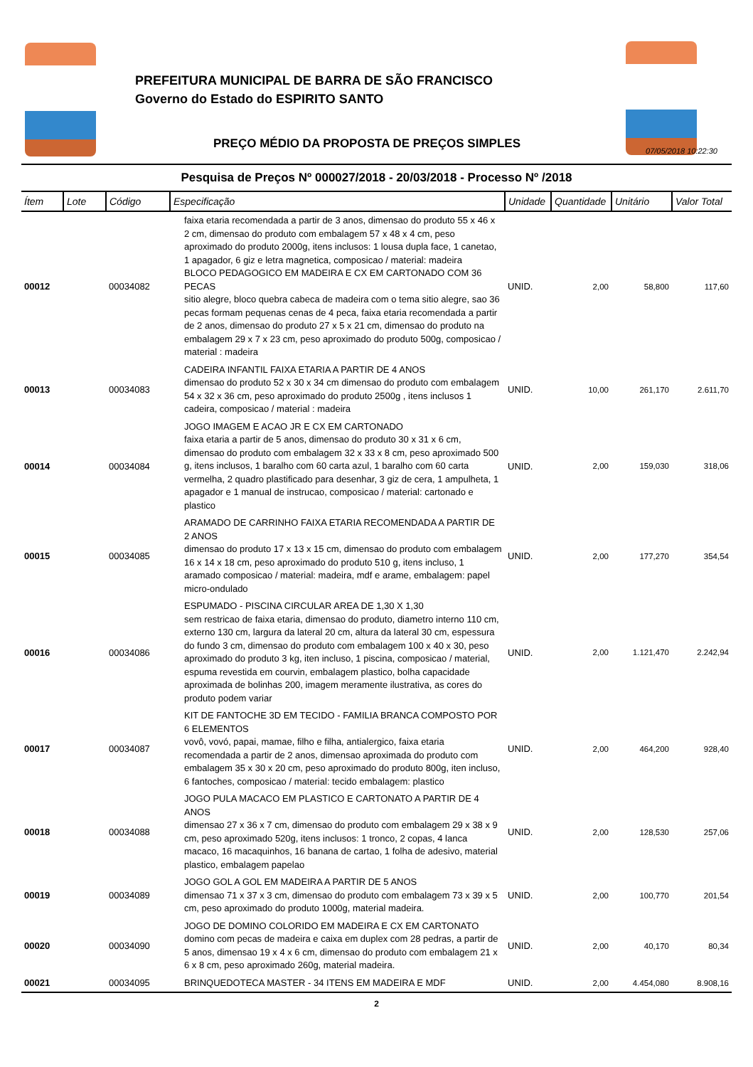PREFEITURA MUNICIPAL DE BARRA DE SÃO FRANCISCO
Governo do Estado do ESPIRITO SANTO
PREÇO MÉDIO DA PROPOSTA DE PREÇOS SIMPLES
07/05/2018 10:22:30
Pesquisa de Preços Nº 000027/2018 - 20/03/2018 - Processo Nº /2018
| Ítem | Lote | Código | Especificação | Unidade | Quantidade | Unitário | Valor Total |
| --- | --- | --- | --- | --- | --- | --- | --- |
| 00012 | | 00034082 | faixa etaria recomendada a partir de 3 anos, dimensao do produto 55 x 46 x 2 cm, dimensao do produto com embalagem 57 x 48 x 4 cm, peso aproximado do produto 2000g, itens inclusos: 1 lousa dupla face, 1 canetao, 1 apagador, 6 giz e letra magnetica, composicao / material: madeira BLOCO PEDAGOGICO EM MADEIRA E CX EM CARTONADO COM 36 PECAS sitio alegre, bloco quebra cabeca de madeira com o tema sitio alegre, sao 36 pecas formam pequenas cenas de 4 peca, faixa etaria recomendada a partir de 2 anos, dimensao do produto 27 x 5 x 21 cm, dimensao do produto na embalagem 29 x 7 x 23 cm, peso aproximado do produto 500g, composicao / material : madeira | UNID. | 2,00 | 58,800 | 117,60 |
| 00013 | | 00034083 | CADEIRA INFANTIL FAIXA ETARIA A PARTIR DE 4 ANOS dimensao do produto 52 x 30 x 34 cm dimensao do produto com embalagem 54 x 32 x 36 cm, peso aproximado do produto 2500g , itens inclusos 1 cadeira, composicao / material : madeira | UNID. | 10,00 | 261,170 | 2.611,70 |
| 00014 | | 00034084 | JOGO IMAGEM E ACAO JR E CX EM CARTONADO faixa etaria a partir de 5 anos, dimensao do produto 30 x 31 x 6 cm, dimensao do produto com embalagem 32 x 33 x 8 cm, peso aproximado 500 g, itens inclusos, 1 baralho com 60 carta azul, 1 baralho com 60 carta vermelha, 2 quadro plastificado para desenhar, 3 giz de cera, 1 ampulheta, 1 apagador e 1 manual de instrucao, composicao / material: cartonado e plastico | UNID. | 2,00 | 159,030 | 318,06 |
| 00015 | | 00034085 | ARAMADO DE CARRINHO FAIXA ETARIA RECOMENDADA A PARTIR DE 2 ANOS dimensao do produto 17 x 13 x 15 cm, dimensao do produto com embalagem 16 x 14 x 18 cm, peso aproximado do produto 510 g, itens incluso, 1 aramado composicao / material: madeira, mdf e arame, embalagem: papel micro-ondulado | UNID. | 2,00 | 177,270 | 354,54 |
| 00016 | | 00034086 | ESPUMADO - PISCINA CIRCULAR AREA DE 1,30 X 1,30 sem restricao de faixa etaria, dimensao do produto, diametro interno 110 cm, externo 130 cm, largura da lateral 20 cm, altura da lateral 30 cm, espessura do fundo 3 cm, dimensao do produto com embalagem 100 x 40 x 30, peso aproximado do produto 3 kg, iten incluso, 1 piscina, composicao / material, espuma revestida em courvin, embalagem plastico, bolha capacidade aproximada de bolinhas 200, imagem meramente ilustrativa, as cores do produto podem variar | UNID. | 2,00 | 1.121,470 | 2.242,94 |
| 00017 | | 00034087 | KIT DE FANTOCHE 3D EM TECIDO - FAMILIA BRANCA COMPOSTO POR 6 ELEMENTOS vovô, vovó, papai, mamae, filho e filha, antialergico, faixa etaria recomendada a partir de 2 anos, dimensao aproximada do produto com embalagem 35 x 30 x 20 cm, peso aproximado do produto 800g, iten incluso, 6 fantoches, composicao / material: tecido embalagem: plastico | UNID. | 2,00 | 464,200 | 928,40 |
| 00018 | | 00034088 | JOGO PULA MACACO EM PLASTICO E CARTONATO A PARTIR DE 4 ANOS dimensao 27 x 36 x 7 cm, dimensao do produto com embalagem 29 x 38 x 9 cm, peso aproximado 520g, itens inclusos: 1 tronco, 2 copas, 4 lanca macaco, 16 macaquinhos, 16 banana de cartao, 1 folha de adesivo, material plastico, embalagem papelao | UNID. | 2,00 | 128,530 | 257,06 |
| 00019 | | 00034089 | JOGO GOL A GOL EM MADEIRA A PARTIR DE 5 ANOS dimensao 71 x 37 x 3 cm, dimensao do produto com embalagem 73 x 39 x 5 cm, peso aproximado do produto 1000g, material madeira. | UNID. | 2,00 | 100,770 | 201,54 |
| 00020 | | 00034090 | JOGO DE DOMINO COLORIDO EM MADEIRA E CX EM CARTONATO domino com pecas de madeira e caixa em duplex com 28 pedras, a partir de 5 anos, dimensao 19 x 4 x 6 cm, dimensao do produto com embalagem 21 x 6 x 8 cm, peso aproximado 260g, material madeira. | UNID. | 2,00 | 40,170 | 80,34 |
| 00021 | | 00034095 | BRINQUEDOTECA MASTER - 34 ITENS EM MADEIRA E MDF | UNID. | 2,00 | 4.454,080 | 8.908,16 |
2